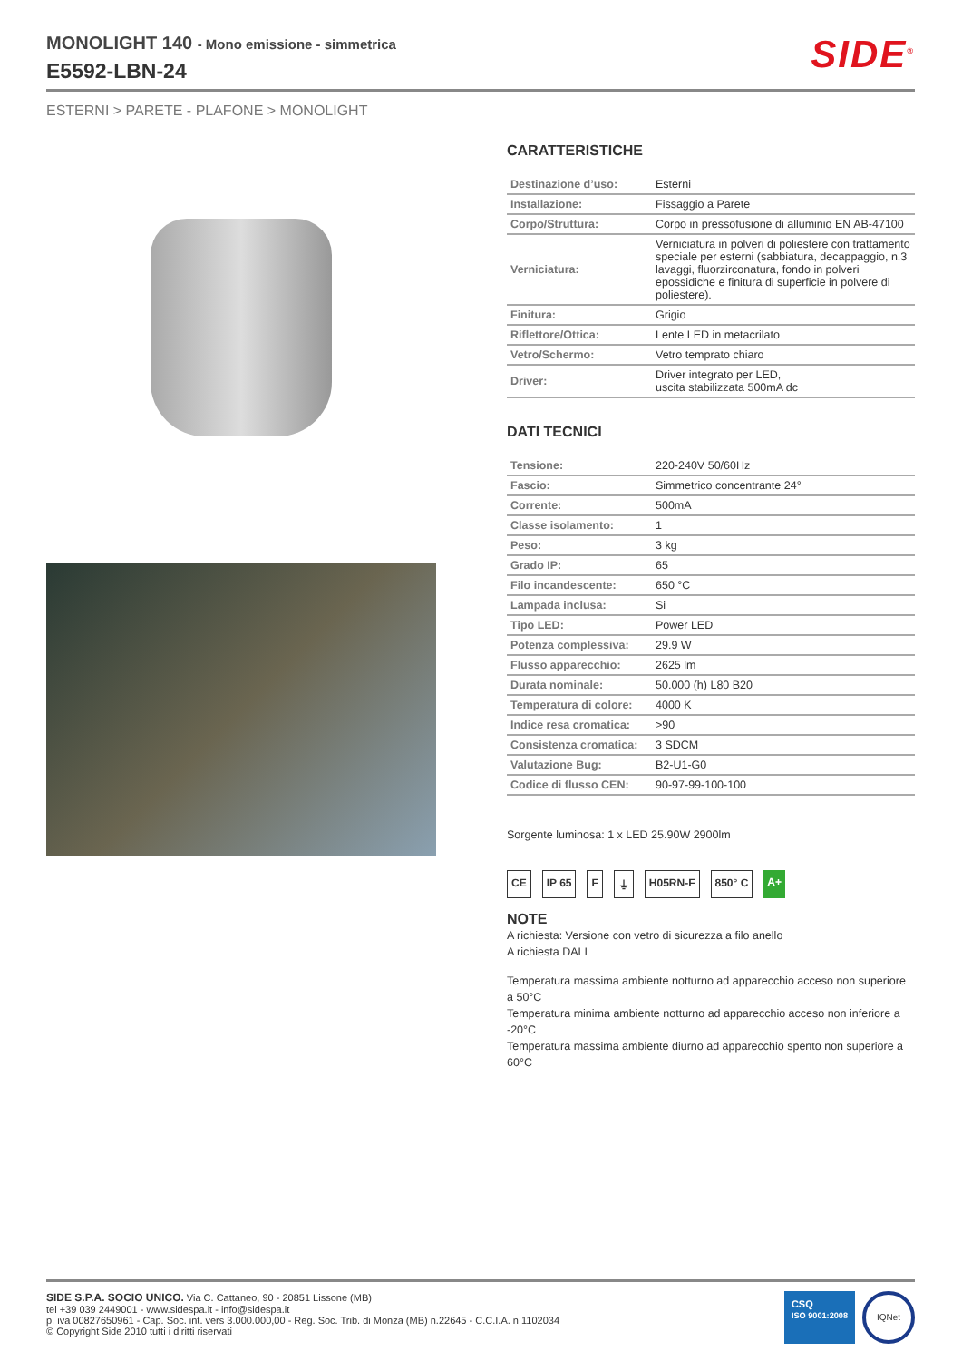MONOLIGHT 140 - Mono emissione - simmetrica
E5592-LBN-24
SIDE<sup>®</sup>
ESTERNI > PARETE - PLAFONE > MONOLIGHT
CARATTERISTICHE
| Destinazione d’uso: | Esterni |
| Installazione: | Fissaggio a Parete |
| Corpo/Struttura: | Corpo in pressofusione di alluminio EN AB-47100 |
| Verniciatura: | Verniciatura in polveri di poliestere con trattamento speciale per esterni (sabbiatura, decappaggio, n.3 lavaggi, fluorzirconatura, fondo in polveri epossidiche e finitura di superficie in polvere di poliestere). |
| Finitura: | Grigio |
| Riflettore/Ottica: | Lente LED in metacrilato |
| Vetro/Schermo: | Vetro temprato chiaro |
| Driver: | Driver integrato per LED, uscita stabilizzata 500mA dc |
DATI TECNICI
| Tensione: | 220-240V 50/60Hz |
| Fascio: | Simmetrico concentrante 24° |
| Corrente: | 500mA |
| Classe isolamento: | 1 |
| Peso: | 3 kg |
| Grado IP: | 65 |
| Filo incandescente: | 650 °C |
| Lampada inclusa: | Si |
| Tipo LED: | Power LED |
| Potenza complessiva: | 29.9 W |
| Flusso apparecchio: | 2625 lm |
| Durata nominale: | 50.000 (h) L80 B20 |
| Temperatura di colore: | 4000 K |
| Indice resa cromatica: | >90 |
| Consistenza cromatica: | 3 SDCM |
| Valutazione Bug: | B2-U1-G0 |
| Codice di flusso CEN: | 90-97-99-100-100 |
Sorgente luminosa: 1 x LED 25.90W 2900lm
CE IP 65 F ⏚ H05RN-F 850° C A+
NOTE
A richiesta: Versione con vetro di sicurezza a filo anello
A richiesta DALI
Temperatura massima ambiente notturno ad apparecchio acceso non superiore a 50°C
Temperatura minima ambiente notturno ad apparecchio acceso non inferiore a -20°C
Temperatura massima ambiente diurno ad apparecchio spento non superiore a 60°C
SIDE S.P.A. SOCIO UNICO. Via C. Cattaneo, 90 - 20851 Lissone (MB)
tel +39 039 2449001 - www.sidespa.it - info@sidespa.it
p. iva 00827650961 - Cap. Soc. int. vers 3.000.000,00 - Reg. Soc. Trib. di Monza (MB) n.22645 - C.C.I.A. n 1102034
© Copyright Side 2010 tutti i diritti riservati
CSQ
ISO 9001:2008
IQNet